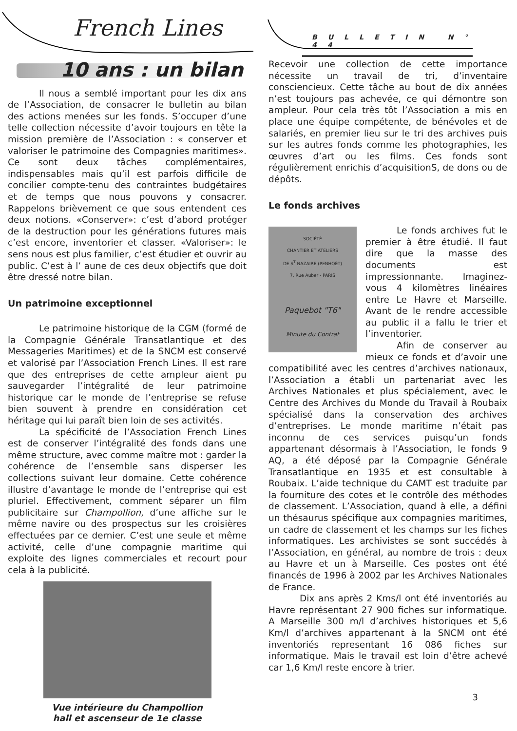French Lines BULLETIN N° 44
10 ans : un bilan
Il nous a semblé important pour les dix ans de l’Association, de consacrer le bulletin au bilan des actions menées sur les fonds. S’occuper d’une telle collection nécessite d’avoir toujours en tête la mission première de l’Association : « conserver et valoriser le patrimoine des Compagnies maritimes». Ce sont deux tâches complémentaires, indispensables mais qu’il est parfois difficile de concilier compte-tenu des contraintes budgétaires et de temps que nous pouvons y consacrer. Rappelons brièvement ce que sous entendent ces deux notions. «Conserver»: c’est d’abord protéger de la destruction pour les générations futures mais c’est encore, inventorier et classer. «Valoriser»: le sens nous est plus familier, c’est étudier et ouvrir au public. C’est à l’ aune de ces deux objectifs que doit être dressé notre bilan.
Un patrimoine exceptionnel
Le patrimoine historique de la CGM (formé de la Compagnie Générale Transatlantique et des Messageries Maritimes) et de la SNCM est conservé et valorisé par l’Association French Lines. Il est rare que des entreprises de cette ampleur aient pu sauvegarder l’intégralité de leur patrimoine historique car le monde de l’entreprise se refuse bien souvent à prendre en considération cet héritage qui lui paraît bien loin de ses activités.
La spécificité de l’Association French Lines est de conserver l’intégralité des fonds dans une même structure, avec comme maître mot : garder la cohérence de l’ensemble sans disperser les collections suivant leur domaine. Cette cohérence illustre d’avantage le monde de l’entreprise qui est pluriel. Effectivement, comment séparer un film publicitaire sur Champollion, d’une affiche sur le même navire ou des prospectus sur les croisières effectuées par ce dernier. C’est une seule et même activité, celle d’une compagnie maritime qui exploite des lignes commerciales et recourt pour cela à la publicité.
Vue intérieure du Champollion
hall et ascenseur de 1e classe
Recevoir une collection de cette importance nécessite un travail de tri, d’inventaire consciencieux. Cette tâche au bout de dix années n’est toujours pas achevée, ce qui démontre son ampleur. Pour cela très tôt l’Association a mis en place une équipe compétente, de bénévoles et de salariés, en premier lieu sur le tri des archives puis sur les autres fonds comme les photographies, les œuvres d’art ou les films. Ces fonds sont régulièrement enrichis d’acquisitionS, de dons ou de dépôts.
Le fonds archives
SOCIÉTÉ
CHANTIER ET ATELIERS
DE S<sup>T</sup> NAZAIRE (PENHOËT)
7, Rue Auber - PARIS
Paquebot "T6"
Minute du Contrat
Le fonds archives fut le premier à être étudié. Il faut dire que la masse des documents est impressionnante. Imaginez-vous 4 kilomètres linéaires entre Le Havre et Marseille. Avant de le rendre accessible au public il a fallu le trier et l’inventorier.
Afin de conserver au mieux ce fonds et d’avoir une compatibilité avec les centres d’archives nationaux, l’Association a établi un partenariat avec les Archives Nationales et plus spécialement, avec le Centre des Archives du Monde du Travail à Roubaix spécialisé dans la conservation des archives d’entreprises. Le monde maritime n’était pas inconnu de ces services puisqu’un fonds appartenant désormais à l’Association, le fonds 9 AQ, a été déposé par la Compagnie Générale Transatlantique en 1935 et est consultable à Roubaix. L’aide technique du CAMT est traduite par la fourniture des cotes et le contrôle des méthodes de classement. L’Association, quand à elle, a défini un thésaurus spécifique aux compagnies maritimes, un cadre de classement et les champs sur les fiches informatiques. Les archivistes se sont succédés à l’Association, en général, au nombre de trois : deux au Havre et un à Marseille. Ces postes ont été financés de 1996 à 2002 par les Archives Nationales de France.
Dix ans après 2 Kms/l ont été inventoriés au Havre représentant 27 900 fiches sur informatique. A Marseille 300 m/l d’archives historiques et 5,6 Km/l d’archives appartenant à la SNCM ont été inventoriés representant 16 086 fiches sur informatique. Mais le travail est loin d’être achevé car 1,6 Km/l reste encore à trier.
3